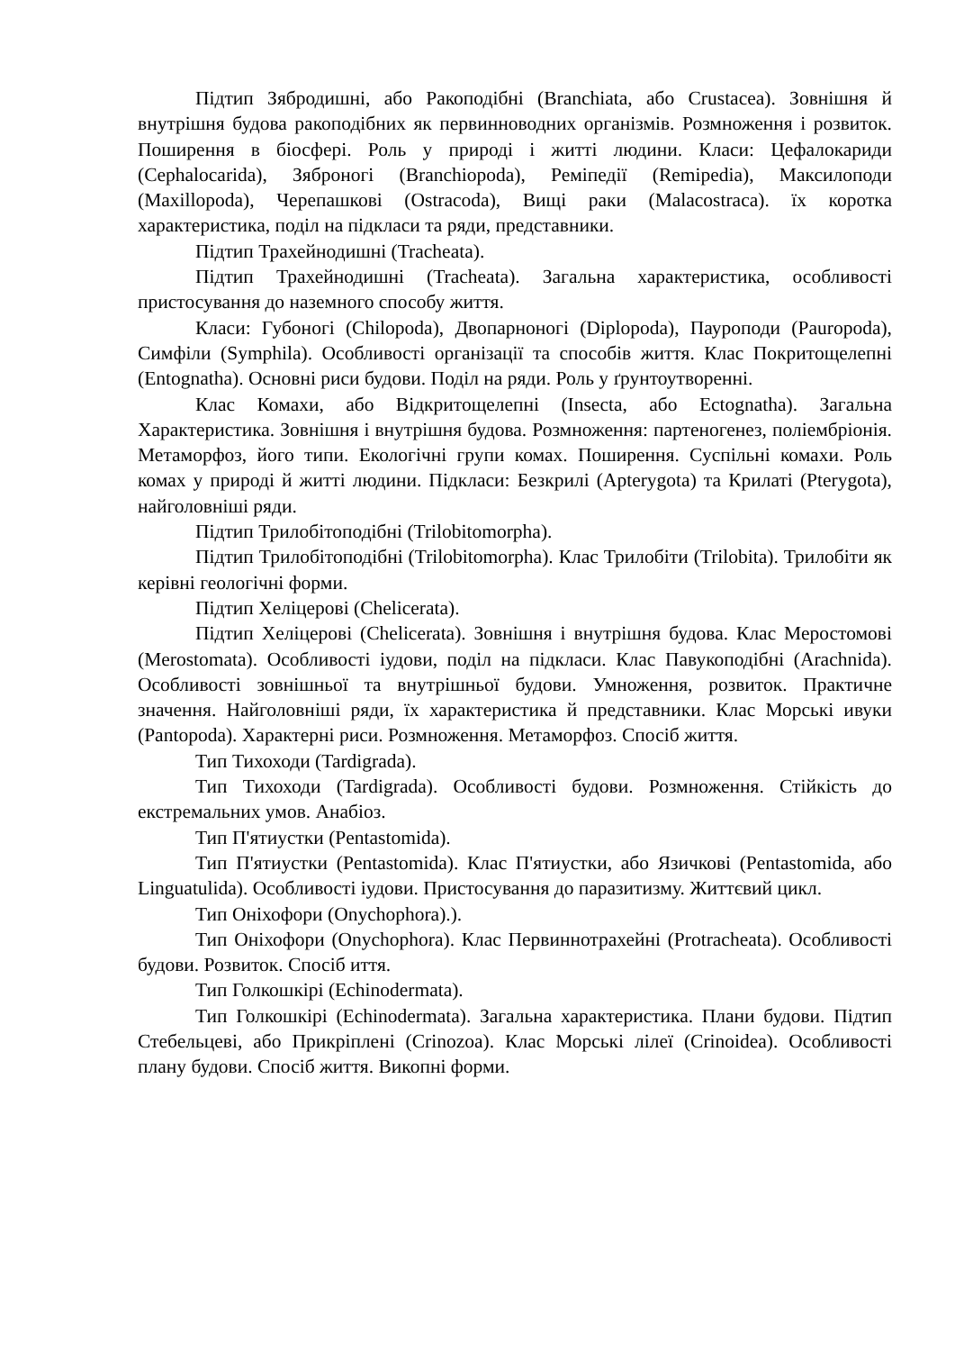Підтип Зябродишні, або Ракоподібні (Branchiata, або Crustacea). Зовнішня й внутрішня будова ракоподібних як первинноводних організмів. Розмноження і розвиток. Поширення в біосфері. Роль у природі і житті людини. Класи: Цефалокариди (Cephalocarida), Зяброногі (Branchiopoda), Реміпедії (Remipedia), Максилоподи (Maxillopoda), Черепашкові (Ostracoda), Вищі раки (Malacostraca). їх коротка характеристика, поділ на підкласи та ряди, представники.
Підтип Трахейнодишні (Tracheata).
Підтип Трахейнодишні (Tracheata). Загальна характеристика, особливості пристосування до наземного способу життя.
Класи: Губоногі (Chilopoda), Двопарноногі (Diplopoda), Пауроподи (Pauropoda), Симфіли (Symphila). Особливості організації та способів життя. Клас Покритощелепні (Entognatha). Основні риси будови. Поділ на ряди. Роль у ґрунтоутворенні.
Клас Комахи, або Відкритощелепні (Insecta, або Ectognatha). Загальна Характеристика. Зовнішня і внутрішня будова. Розмноження: партеногенез, поліембріонія. Метаморфоз, його типи. Екологічні групи комах. Поширення. Суспільні комахи. Роль комах у природі й житті людини. Підкласи: Безкрилі (Apterygota) та Крилаті (Pterygota), найголовніші ряди.
Підтип Трилобітоподібні (Trilobitomorpha).
Підтип Трилобітоподібні (Trilobitomorpha). Клас Трилобіти (Trilobita). Трилобіти як керівні геологічні форми.
Підтип Хеліцерові (Chelicerata).
Підтип Хеліцерові (Chelicerata). Зовнішня і внутрішня будова. Клас Меростомові (Merostomata). Особливості іудови, поділ на підкласи. Клас Павукоподібні (Arachnida). Особливості зовнішньої та внутрішньої будови. Умноження, розвиток. Практичне значення. Найголовніші ряди, їх характеристика й представники. Клас Морські ивуки (Pantopoda). Характерні риси. Розмноження. Метаморфоз. Спосіб життя.
Тип Тихоходи (Tardigrada).
Тип Тихоходи (Tardigrada). Особливості будови. Розмноження. Стійкість до екстремальних умов. Анабіоз.
Тип П'ятиустки (Pentastomida).
Тип П'ятиустки (Pentastomida). Клас П'ятиустки, або Язичкові (Pentastomida, або Linguatulida). Особливості іудови. Пристосування до паразитизму. Життєвий цикл.
Тип Оніхофори (Onychophora).).
Тип Оніхофори (Onychophora). Клас Первиннотрахейні (Protracheata). Особливості будови. Розвиток. Спосіб иття.
Тип Голкошкірі (Echinodermata).
Тип Голкошкірі (Echinodermata). Загальна характеристика. Плани будови. Підтип Стебельцеві, або Прикріплені (Crinozoa). Клас Морські лілеї (Crinoidea). Особливості плану будови. Спосіб життя. Викопні форми.